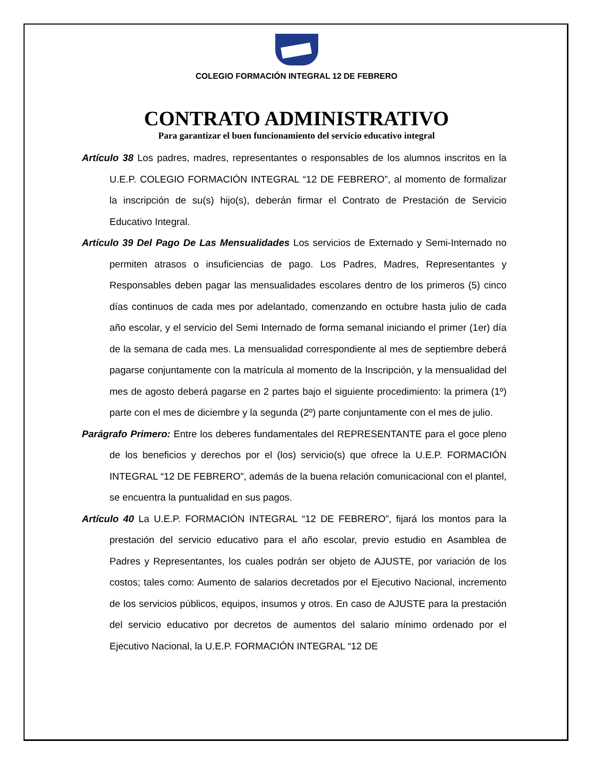COLEGIO FORMACIÓN INTEGRAL 12 DE FEBRERO
CONTRATO ADMINISTRATIVO
Para garantizar el buen funcionamiento del servicio educativo integral
Artículo 38 Los padres, madres, representantes o responsables de los alumnos inscritos en la U.E.P. COLEGIO FORMACIÓN INTEGRAL “12 DE FEBRERO”, al momento de formalizar la inscripción de su(s) hijo(s), deberán firmar el Contrato de Prestación de Servicio Educativo Integral.
Artículo 39 Del Pago De Las Mensualidades Los servicios de Externado y Semi-Internado no permiten atrasos o insuficiencias de pago. Los Padres, Madres, Representantes y Responsables deben pagar las mensualidades escolares dentro de los primeros (5) cinco días continuos de cada mes por adelantado, comenzando en octubre hasta julio de cada año escolar, y el servicio del Semi Internado de forma semanal iniciando el primer (1er) día de la semana de cada mes. La mensualidad correspondiente al mes de septiembre deberá pagarse conjuntamente con la matrícula al momento de la Inscripción, y la mensualidad del mes de agosto deberá pagarse en 2 partes bajo el siguiente procedimiento: la primera (1º) parte con el mes de diciembre y la segunda (2º) parte conjuntamente con el mes de julio.
Parágrafo Primero: Entre los deberes fundamentales del REPRESENTANTE para el goce pleno de los beneficios y derechos por el (los) servicio(s) que ofrece la U.E.P. FORMACIÓN INTEGRAL “12 DE FEBRERO”, además de la buena relación comunicacional con el plantel, se encuentra la puntualidad en sus pagos.
Artículo 40 La U.E.P. FORMACIÓN INTEGRAL “12 DE FEBRERO”, fijará los montos para la prestación del servicio educativo para el año escolar, previo estudio en Asamblea de Padres y Representantes, los cuales podrán ser objeto de AJUSTE, por variación de los costos; tales como: Aumento de salarios decretados por el Ejecutivo Nacional, incremento de los servicios públicos, equipos, insumos y otros. En caso de AJUSTE para la prestación del servicio educativo por decretos de aumentos del salario mínimo ordenado por el Ejecutivo Nacional, la U.E.P. FORMACIÓN INTEGRAL “12 DE